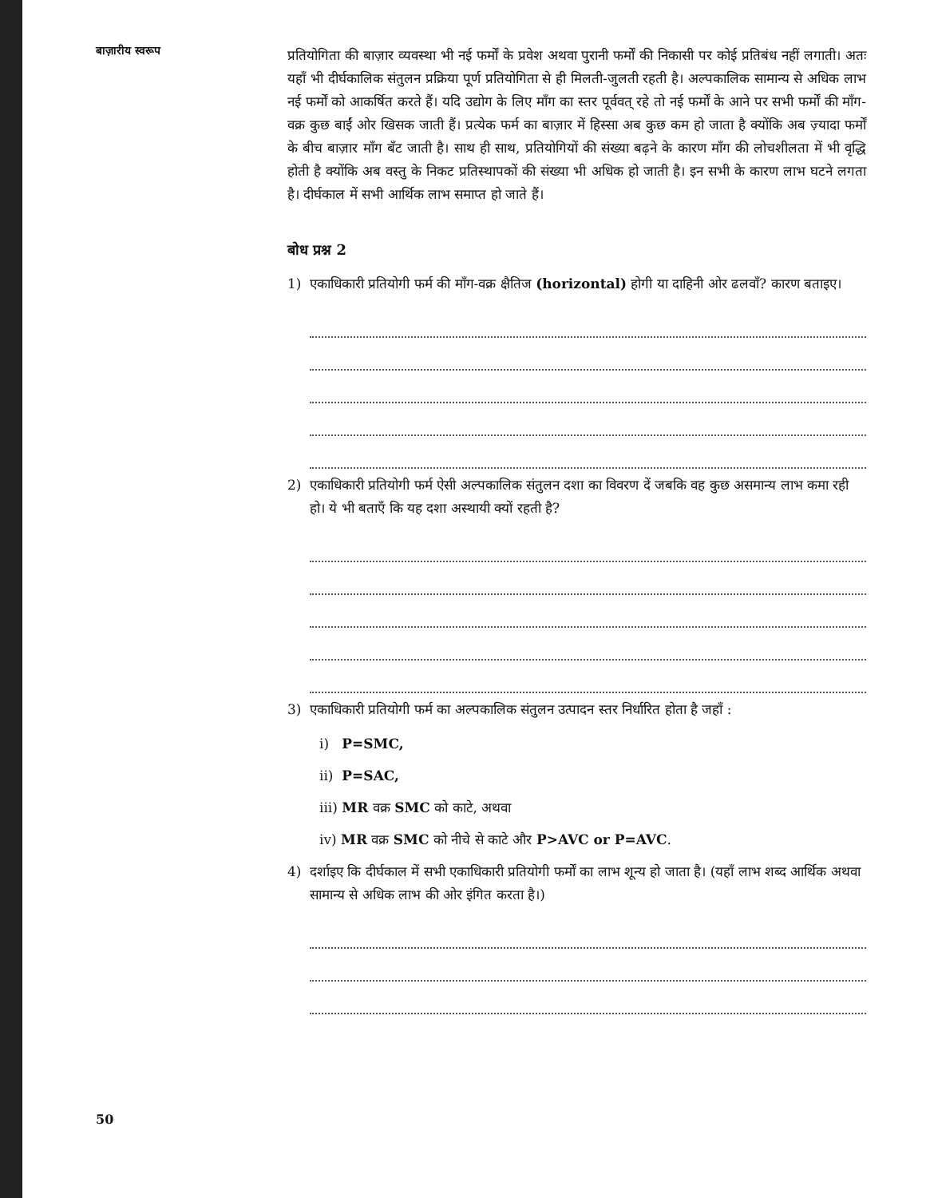बाज़ारीय स्वरूप
प्रतियोगिता की बाज़ार व्यवस्था भी नई फर्मों के प्रवेश अथवा पुरानी फर्मों की निकासी पर कोई प्रतिबंध नहीं लगाती। अतः यहाँ भी दीर्घकालिक संतुलन प्रक्रिया पूर्ण प्रतियोगिता से ही मिलती-जुलती रहती है। अल्पकालिक सामान्य से अधिक लाभ नई फर्मों को आकर्षित करते हैं। यदि उद्योग के लिए माँग का स्तर पूर्ववत् रहे तो नई फर्मों के आने पर सभी फर्मों की माँग-वक्र कुछ बाईं ओर खिसक जाती हैं। प्रत्येक फर्म का बाज़ार में हिस्सा अब कुछ कम हो जाता है क्योंकि अब ज़्यादा फर्मों के बीच बाज़ार माँग बँट जाती है। साथ ही साथ, प्रतियोगियों की संख्या बढ़ने के कारण माँग की लोचशीलता में भी वृद्धि होती है क्योंकि अब वस्तु के निकट प्रतिस्थापकों की संख्या भी अधिक हो जाती है। इन सभी के कारण लाभ घटने लगता है। दीर्घकाल में सभी आर्थिक लाभ समाप्त हो जाते हैं।
बोध प्रश्न 2
1) एकाधिकारी प्रतियोगी फर्म की माँग-वक्र क्षैतिज (horizontal) होगी या दाहिनी ओर ढलवाँ? कारण बताइए।
2) एकाधिकारी प्रतियोगी फर्म ऐसी अल्पकालिक संतुलन दशा का विवरण दें जबकि वह कुछ असमान्य लाभ कमा रही हो। ये भी बताएँ कि यह दशा अस्थायी क्यों रहती है?
3) एकाधिकारी प्रतियोगी फर्म का अल्पकालिक संतुलन उत्पादन स्तर निर्धारित होता है जहाँ :
i) P=SMC,
ii) P=SAC,
iii) MR वक्र SMC को काटे, अथवा
iv) MR वक्र SMC को नीचे से काटे और P>AVC or P=AVC.
4) दर्शाइए कि दीर्घकाल में सभी एकाधिकारी प्रतियोगी फर्मों का लाभ शून्य हो जाता है। (यहाँ लाभ शब्द आर्थिक अथवा सामान्य से अधिक लाभ की ओर इंगित करता है।)
50